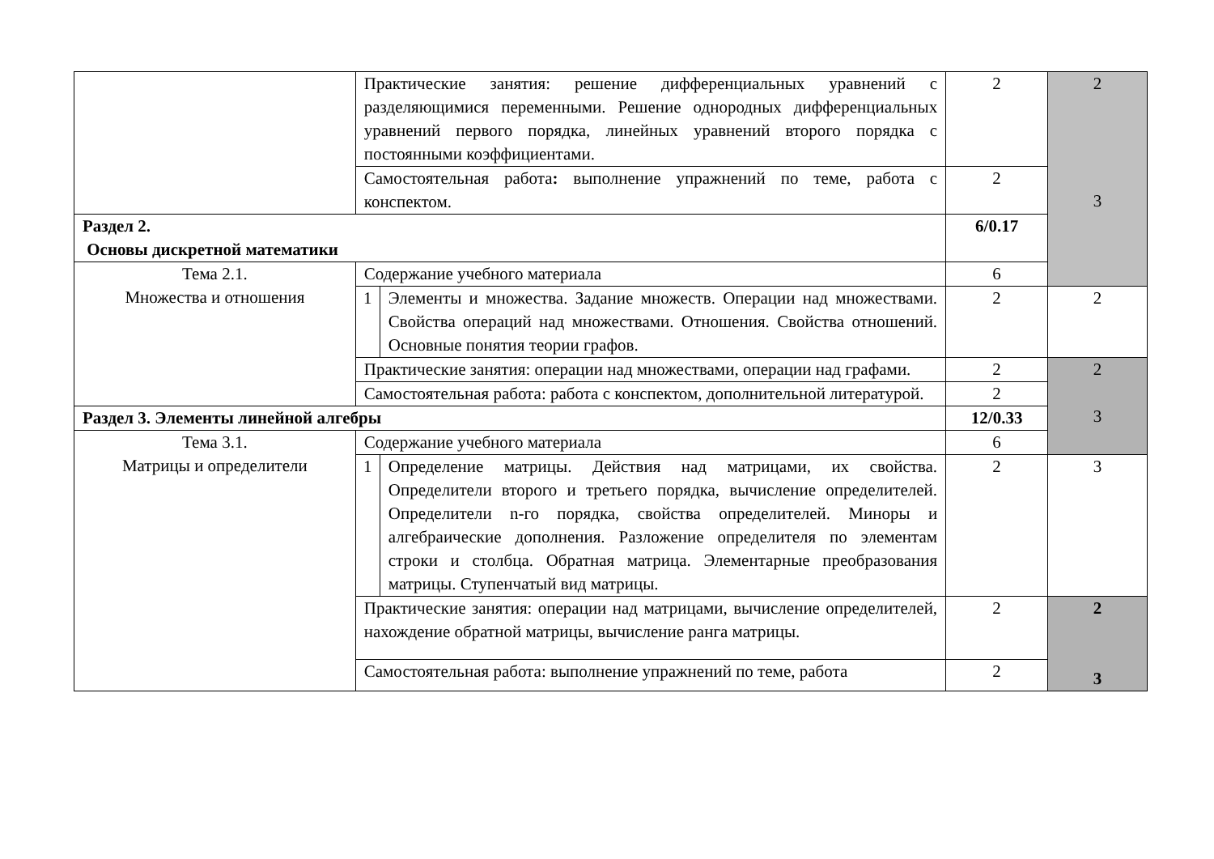| | Практические занятия: решение дифференциальных уравнений с разделяющимися переменными. Решение однородных дифференциальных уравнений первого порядка, линейных уравнений второго порядка с постоянными коэффициентами. | | 2 | 2 3 |
| | Самостоятельная работа : выполнение упражнений по теме, работа с конспектом. | | 2 | |
| Раздел 2. Основы дискретной математики | | | 6/0.17 | |
| Тема 2.1. Множества и отношения | Содержание учебного материала | | 6 | |
| | 1 | Элементы и множества. Задание множеств. Операции над множествами. Свойства операций над множествами. Отношения. Свойства отношений. Основные понятия теории графов. | 2 | 2 |
| | Практические занятия: операции над множествами, операции над графами. | | 2 | 2 3 |
| | Самостоятельная работа: работа с конспектом, дополнительной литературой. | | 2 | |
| Раздел 3. Элементы линейной алгебры | | | 12/0.33 | |
| Тема 3.1. Матрицы и определители | Содержание учебного материала | | 6 | |
| | 1 | Определение матрицы. Действия над матрицами, их свойства. Определители второго и третьего порядка, вычисление определителей. Определители n-го порядка, свойства определителей. Миноры и алгебраические дополнения. Разложение определителя по элементам строки и столбца. Обратная матрица. Элементарные преобразования матрицы. Ступенчатый вид матрицы. | 2 | 3 |
| | Практические занятия: операции над матрицами, вычисление определителей, нахождение обратной матрицы, вычисление ранга матрицы. | | 2 | 2 3 |
| | Самостоятельная работа: выполнение упражнений по теме, работа | | 2 | |